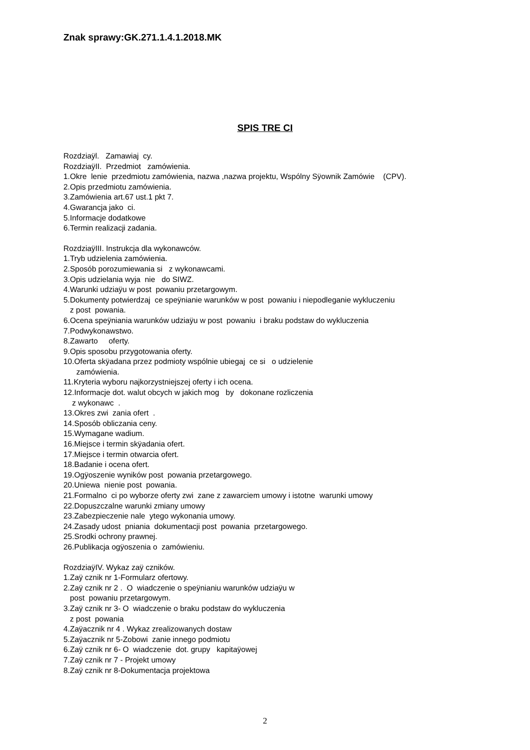Znak sprawy:GK.271.1.4.1.2018.MK
SPIS TRE CI
Rozdziaÿl. Zamawiaj cy.
RozdziaÿII. Przedmiot zamówienia.
1.Okre lenie przedmiotu zamówienia, nazwa ,nazwa projektu, Wspólny Sÿownik Zamówie (CPV).
2.Opis przedmiotu zamówienia.
3.Zamówienia art.67 ust.1 pkt 7.
4.Gwarancja jako ci.
5.Informacje dodatkowe
6.Termin realizacji zadania.
RozdziaÿIII. Instrukcja dla wykonawców.
1.Tryb udzielenia zamówienia.
2.Sposób porozumiewania si z wykonawcami.
3.Opis udzielania wyja nie do SIWZ.
4.Warunki udziaÿu w post powaniu przetargowym.
5.Dokumenty potwierdzaj ce speÿnianie warunków w post powaniu i niepodleganie wykluczeniu
z post powania.
6.Ocena speÿniania warunków udziaÿu w post powaniu i braku podstaw do wykluczenia
7.Podwykonawstwo.
8.Zawarto oferty.
9.Opis sposobu przygotowania oferty.
10.Oferta skÿadana przez podmioty wspólnie ubiegaj ce si o udzielenie
zamówienia.
11.Kryteria wyboru najkorzystniejszej oferty i ich ocena.
12.Informacje dot. walut obcych w jakich mog by dokonane rozliczenia
z wykonawc .
13.Okres zwi zania ofert .
14.Sposób obliczania ceny.
15.Wymagane wadium.
16.Miejsce i termin skÿadania ofert.
17.Miejsce i termin otwarcia ofert.
18.Badanie i ocena ofert.
19.Ogÿoszenie wyników post powania przetargowego.
20.Uniewa nienie post powania.
21.Formalno ci po wyborze oferty zwi zane z zawarciem umowy i istotne warunki umowy
22.Dopuszczalne warunki zmiany umowy
23.Zabezpieczenie nale ytego wykonania umowy.
24.Zasady udost pniania dokumentacji post powania przetargowego.
25.Srodki ochrony prawnej.
26.Publikacja ogÿoszenia o zamówieniu.
RozdziaÿIV. Wykaz zaÿ czników.
1.Zaÿ cznik nr 1-Formularz ofertowy.
2.Zaÿ cznik nr 2 . O wiadczenie o speÿnianiu warunków udziaÿu w
post powaniu przetargowym.
3.Zaÿ cznik nr 3- O wiadczenie o braku podstaw do wykluczenia
z post powania
4.Zaÿacznik nr 4 . Wykaz zrealizowanych dostaw
5.Zaÿacznik nr 5-Zobowi zanie innego podmiotu
6.Zaÿ cznik nr 6- O wiadczenie dot. grupy kapitaÿowej
7.Zaÿ cznik nr 7 - Projekt umowy
8.Zaÿ cznik nr 8-Dokumentacja projektowa
2